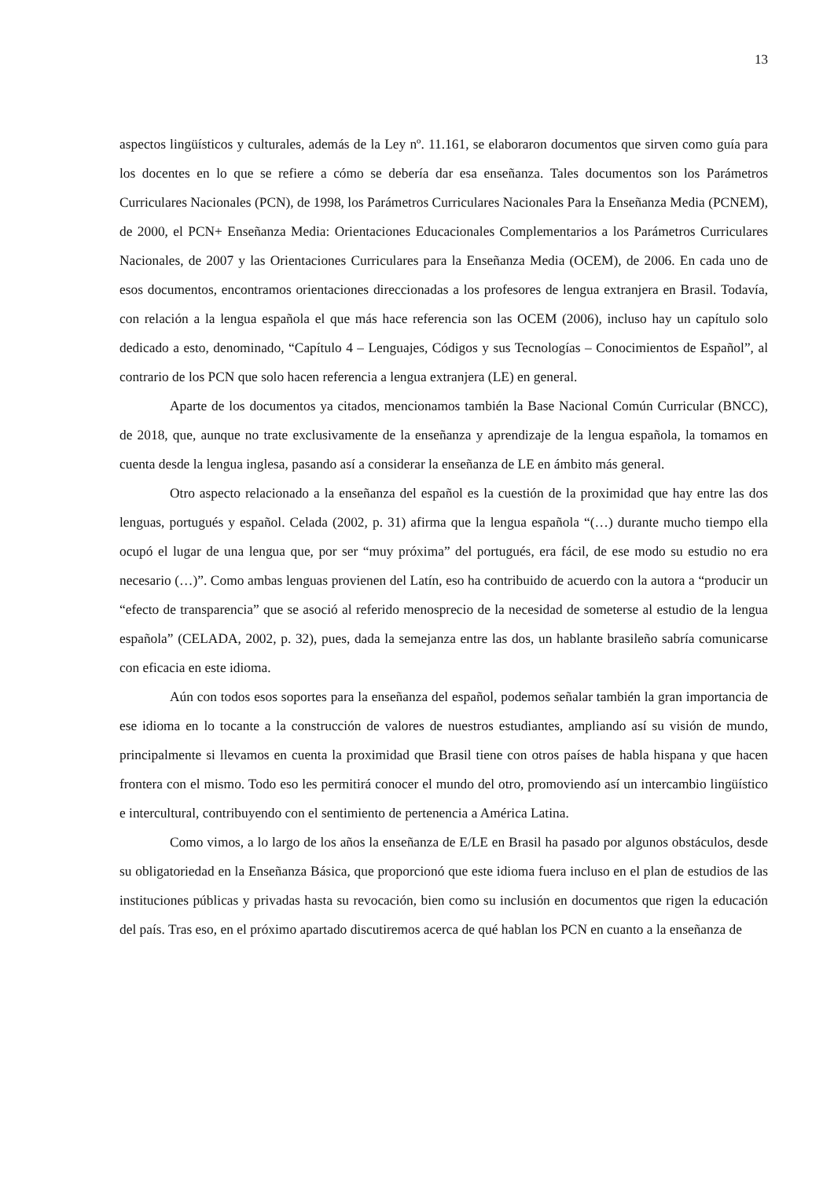13
aspectos lingüísticos y culturales, además de la Ley nº. 11.161, se elaboraron documentos que sirven como guía para los docentes en lo que se refiere a cómo se debería dar esa enseñanza. Tales documentos son los Parámetros Curriculares Nacionales (PCN), de 1998, los Parámetros Curriculares Nacionales Para la Enseñanza Media (PCNEM), de 2000, el PCN+ Enseñanza Media: Orientaciones Educacionales Complementarios a los Parámetros Curriculares Nacionales, de 2007 y las Orientaciones Curriculares para la Enseñanza Media (OCEM), de 2006. En cada uno de esos documentos, encontramos orientaciones direccionadas a los profesores de lengua extranjera en Brasil. Todavía, con relación a la lengua española el que más hace referencia son las OCEM (2006), incluso hay un capítulo solo dedicado a esto, denominado, “Capítulo 4 – Lenguajes, Códigos y sus Tecnologías – Conocimientos de Español”, al contrario de los PCN que solo hacen referencia a lengua extranjera (LE) en general.
Aparte de los documentos ya citados, mencionamos también la Base Nacional Común Curricular (BNCC), de 2018, que, aunque no trate exclusivamente de la enseñanza y aprendizaje de la lengua española, la tomamos en cuenta desde la lengua inglesa, pasando así a considerar la enseñanza de LE en ámbito más general.
Otro aspecto relacionado a la enseñanza del español es la cuestión de la proximidad que hay entre las dos lenguas, portugués y español. Celada (2002, p. 31) afirma que la lengua española “(…) durante mucho tiempo ella ocupó el lugar de una lengua que, por ser “muy próxima” del portugués, era fácil, de ese modo su estudio no era necesario (…)”. Como ambas lenguas provienen del Latín, eso ha contribuido de acuerdo con la autora a “producir un “efecto de transparencia” que se asoció al referido menosprecio de la necesidad de someterse al estudio de la lengua española” (CELADA, 2002, p. 32), pues, dada la semejanza entre las dos, un hablante brasileño sabría comunicarse con eficacia en este idioma.
Aún con todos esos soportes para la enseñanza del español, podemos señalar también la gran importancia de ese idioma en lo tocante a la construcción de valores de nuestros estudiantes, ampliando así su visión de mundo, principalmente si llevamos en cuenta la proximidad que Brasil tiene con otros países de habla hispana y que hacen frontera con el mismo. Todo eso les permitirá conocer el mundo del otro, promoviendo así un intercambio lingüístico e intercultural, contribuyendo con el sentimiento de pertenencia a América Latina.
Como vimos, a lo largo de los años la enseñanza de E/LE en Brasil ha pasado por algunos obstáculos, desde su obligatoriedad en la Enseñanza Básica, que proporcionó que este idioma fuera incluso en el plan de estudios de las instituciones públicas y privadas hasta su revocación, bien como su inclusión en documentos que rigen la educación del país. Tras eso, en el próximo apartado discutiremos acerca de qué hablan los PCN en cuanto a la enseñanza de